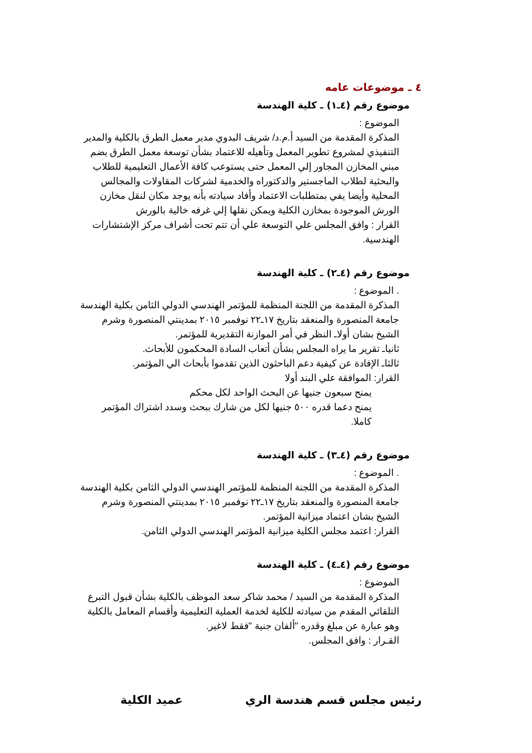٤ ـ موضوعات عامه
موضوع رقم (٤ـ١) ـ كلية الهندسة
الموضوع :
المذكرة المقدمة من السيد أ.م.د/ شريف البدوي مدير معمل الطرق بالكلية والمدير التنفيذي لمشروع تطوير المعمل وتأهيله للاعتماد بشأن توسعة معمل الطرق بضم مبني المخازن المجاور إلي المعمل حتى يستوعب كافة الأعمال التعليمية للطلاب والبحثية لطلاب الماجستير والدكتوراه والخدمية لشركات المقاولات والمجالس المحلية وأيضا يفي بمتطلبات الاعتماد وأفاد سيادته بأنه يوجد مكان لنقل مخازن الورش الموجودة بمخازن الكلية ويمكن نقلها إلي غرفه خالية بالورش
القرار : وافق المجلس علي التوسعة علي أن تتم تحت أشراف مركز الإشتشارات الهندسية.
موضوع رقم (٤ـ٢) ـ كلية الهندسة
. الموضوع :
المذكرة المقدمة من اللجنة المنظمة للمؤتمر الهندسي الدولي الثامن بكلية الهندسة جامعة المنصورة والمنعقد بتاريخ ١٧ـ٢٢ نوفمبر ٢٠١٥ بمدينتي المنصورة وشرم الشيخ بشان أولاـ النظر في أمر الموازنة التقديرية للمؤتمر.
ثانياـ تقرير ما يراه المجلس بشأن أتعاب السادة المحكمون للأبحاث.
ثالثاـ الإفادة عن كيفية دعم الباحثون الذين تقدموا بأبحاث الي المؤتمر.
القرار: الموافقة علي البند أولا
يمنح سبعون جنيها عن البحث الواحد لكل محكم
يمنح دعما قدره ٥٠٠ جنيها لكل من شارك ببحث وسدد اشتراك المؤتمر كاملا.
موضوع رقم (٤ـ٣) ـ كلية الهندسة
. الموضوع :
المذكرة المقدمة من اللجنة المنظمة للمؤتمر الهندسي الدولي الثامن بكلية الهندسة جامعة المنصورة والمنعقد بتاريخ ١٧ـ٢٢ نوفمبر ٢٠١٥ بمدينتي المنصورة وشرم الشيخ بشان اعتماد ميزانية المؤتمر.
القرار: اعتمد مجلس الكلية ميزانية المؤتمر الهندسي الدولي الثامن.
موضوع رقم (٤ـ٤) ـ كلية الهندسة
الموضوع :
المذكرة المقدمة من السيد / محمد شاكر سعد الموظف بالكلية بشأن قبول التبرع التلقائي المقدم من سيادته للكلية لخدمة العملية التعليمية وأقسام المعامل بالكلية وهو عبارة عن مبلغ وقدره "ألفان جنية "فقط لاغير.
القـرار : وافق المجلس.
رئيس مجلس قسم هندسة الري عميد الكلية